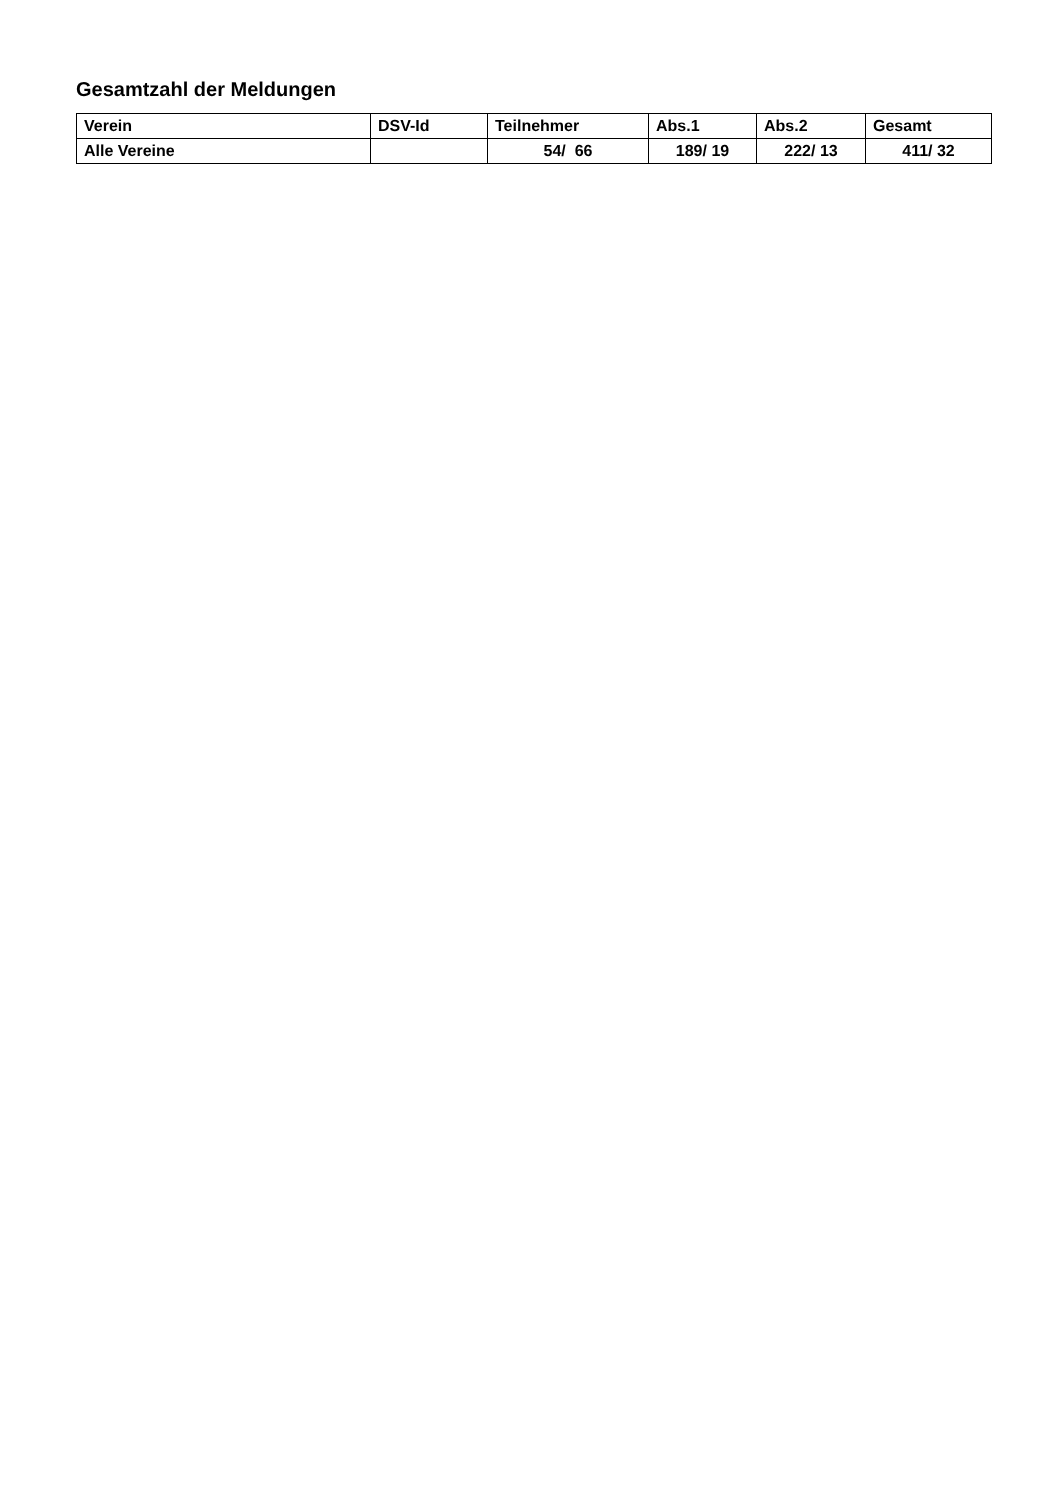Gesamtzahl der Meldungen
| Verein | DSV-Id | Teilnehmer | Abs.1 | Abs.2 | Gesamt |
| --- | --- | --- | --- | --- | --- |
| Alle Vereine | | 54/ 66 | 189/ 19 | 222/ 13 | 411/ 32 |